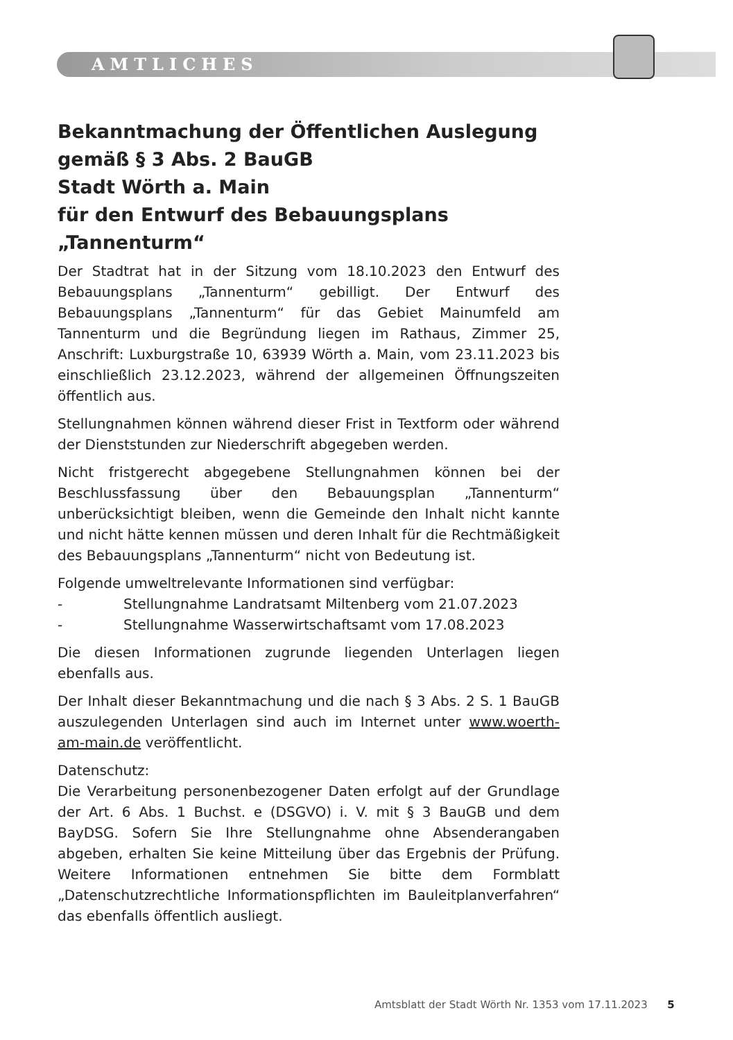AMTLICHES
Bekanntmachung der Öffentlichen Auslegung
gemäß § 3 Abs. 2 BauGB
Stadt Wörth a. Main
für den Entwurf des Bebauungsplans
„Tannenturm“
Der Stadtrat hat in der Sitzung vom 18.10.2023 den Entwurf des Bebauungsplans „Tannenturm“ gebilligt. Der Entwurf des Bebauungsplans „Tannenturm“ für das Gebiet Mainumfeld am Tannenturm und die Begründung liegen im Rathaus, Zimmer 25, Anschrift: Luxburgstraße 10, 63939 Wörth a. Main, vom 23.11.2023 bis einschließlich 23.12.2023, während der allgemeinen Öffnungszeiten öffentlich aus.
Stellungnahmen können während dieser Frist in Textform oder während der Dienststunden zur Niederschrift abgegeben werden.
Nicht fristgerecht abgegebene Stellungnahmen können bei der Beschlussfassung über den Bebauungsplan „Tannenturm“ unberücksichtigt bleiben, wenn die Gemeinde den Inhalt nicht kannte und nicht hätte kennen müssen und deren Inhalt für die Rechtmäßigkeit des Bebauungsplans „Tannenturm“ nicht von Bedeutung ist.
Folgende umweltrelevante Informationen sind verfügbar:
- Stellungnahme Landratsamt Miltenberg vom 21.07.2023
- Stellungnahme Wasserwirtschaftsamt vom 17.08.2023
Die diesen Informationen zugrunde liegenden Unterlagen liegen ebenfalls aus.
Der Inhalt dieser Bekanntmachung und die nach § 3 Abs. 2 S. 1 BauGB auszulegenden Unterlagen sind auch im Internet unter www.woerth-am-main.de veröffentlicht.
Datenschutz:
Die Verarbeitung personenbezogener Daten erfolgt auf der Grundlage der Art. 6 Abs. 1 Buchst. e (DSGVO) i. V. mit § 3 BauGB und dem BayDSG. Sofern Sie Ihre Stellungnahme ohne Absenderangaben abgeben, erhalten Sie keine Mitteilung über das Ergebnis der Prüfung. Weitere Informationen entnehmen Sie bitte dem Formblatt „Datenschutzrechtliche Informationspflichten im Bauleitplanverfahren“ das ebenfalls öffentlich ausliegt.
Amtsblatt der Stadt Wörth Nr. 1353 vom 17.11.2023 5